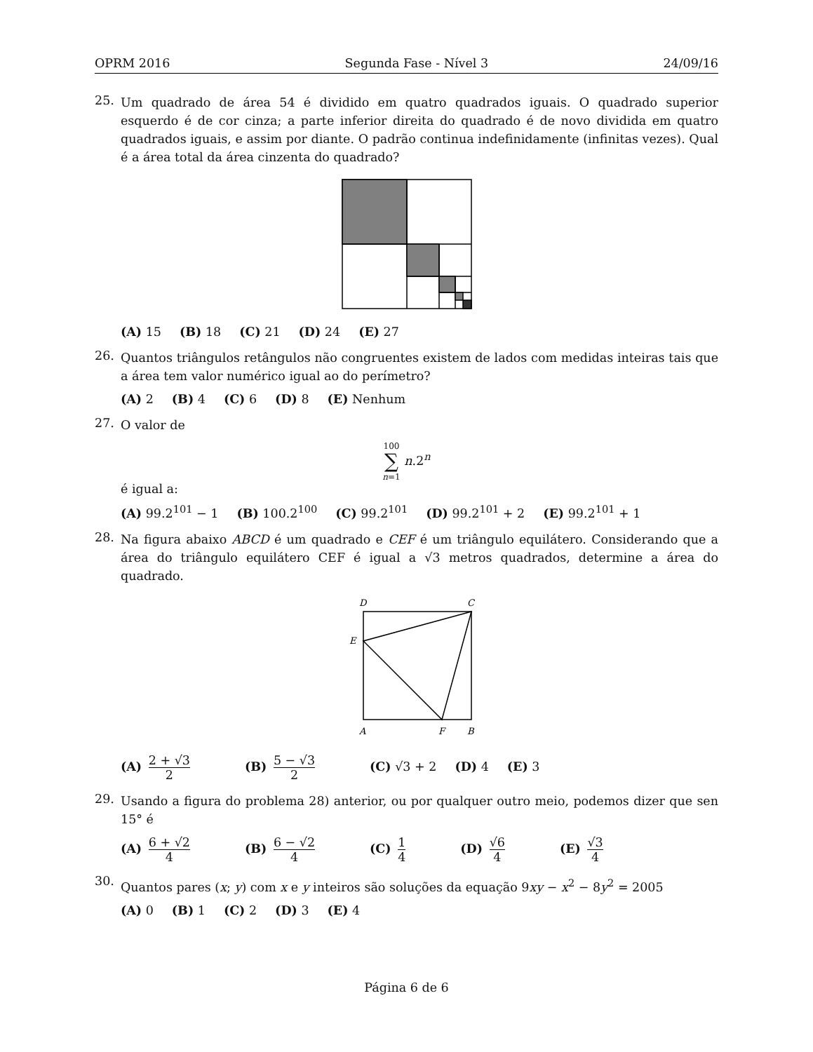OPRM 2016 Segunda Fase - Nível 3 24/09/16
25.
Um quadrado de área 54 é dividido em quatro quadrados iguais. O quadrado superior esquerdo é de cor cinza; a parte inferior direita do quadrado é de novo dividida em quatro quadrados iguais, e assim por diante. O padrão continua indefinidamente (infinitas vezes). Qual é a área total da área cinzenta do quadrado?
(A) 15 (B) 18 (C) 21 (D) 24 (E) 27
26.
Quantos triângulos retângulos não congruentes existem de lados com medidas inteiras tais que a área tem valor numérico igual ao do perímetro?
(A) 2 (B) 4 (C) 6 (D) 8 (E) Nenhum
27.
O valor de
100 ∑ n=1 n.2<sup>n</sup>
é igual a:
(A) 99.2<sup>101</sup> − 1 (B) 100.2<sup>100</sup> (C) 99.2<sup>101</sup> (D) 99.2<sup>101</sup> + 2 (E) 99.2<sup>101</sup> + 1
28.
Na figura abaixo ABCD é um quadrado e CEF é um triângulo equilátero. Considerando que a área do triângulo equilátero CEF é igual a √3 metros quadrados, determine a área do quadrado.
D
C
E
A
F
B
(A) 2 + √3 2 (B) 5 − √3 2 (C) √3 + 2 (D) 4 (E) 3
29.
Usando a figura do problema 28) anterior, ou por qualquer outro meio, podemos dizer que sen 15° é
(A) 6 + √2 4 (B) 6 − √2 4 (C) 1 4 (D) √6 4 (E) √3 4
30.
Quantos pares (x; y) com x e y inteiros são soluções da equação 9xy − x<sup>2</sup> − 8y<sup>2</sup> = 2005
(A) 0 (B) 1 (C) 2 (D) 3 (E) 4
Página 6 de 6